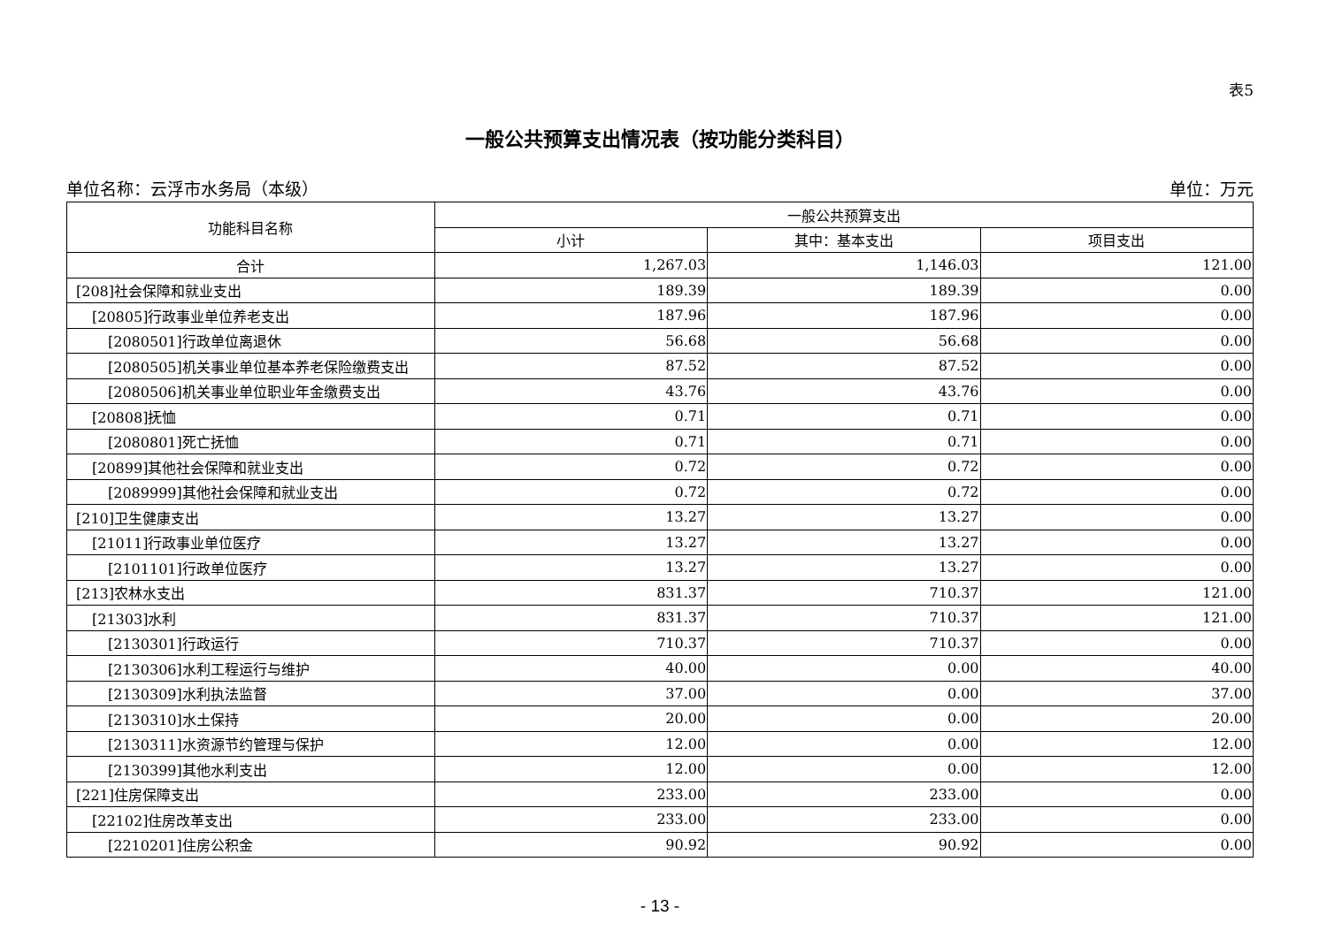表5
一般公共预算支出情况表（按功能分类科目）
单位名称：云浮市水务局（本级） 单位：万元
| 功能科目名称 | 一般公共预算支出 | | |
| --- | --- | --- | --- |
| | 小计 | 其中：基本支出 | 项目支出 |
| 合计 | 1,267.03 | 1,146.03 | 121.00 |
| [208]社会保障和就业支出 | 189.39 | 189.39 | 0.00 |
| [20805]行政事业单位养老支出 | 187.96 | 187.96 | 0.00 |
| [2080501]行政单位离退休 | 56.68 | 56.68 | 0.00 |
| [2080505]机关事业单位基本养老保险缴费支出 | 87.52 | 87.52 | 0.00 |
| [2080506]机关事业单位职业年金缴费支出 | 43.76 | 43.76 | 0.00 |
| [20808]抚恤 | 0.71 | 0.71 | 0.00 |
| [2080801]死亡抚恤 | 0.71 | 0.71 | 0.00 |
| [20899]其他社会保障和就业支出 | 0.72 | 0.72 | 0.00 |
| [2089999]其他社会保障和就业支出 | 0.72 | 0.72 | 0.00 |
| [210]卫生健康支出 | 13.27 | 13.27 | 0.00 |
| [21011]行政事业单位医疗 | 13.27 | 13.27 | 0.00 |
| [2101101]行政单位医疗 | 13.27 | 13.27 | 0.00 |
| [213]农林水支出 | 831.37 | 710.37 | 121.00 |
| [21303]水利 | 831.37 | 710.37 | 121.00 |
| [2130301]行政运行 | 710.37 | 710.37 | 0.00 |
| [2130306]水利工程运行与维护 | 40.00 | 0.00 | 40.00 |
| [2130309]水利执法监督 | 37.00 | 0.00 | 37.00 |
| [2130310]水土保持 | 20.00 | 0.00 | 20.00 |
| [2130311]水资源节约管理与保护 | 12.00 | 0.00 | 12.00 |
| [2130399]其他水利支出 | 12.00 | 0.00 | 12.00 |
| [221]住房保障支出 | 233.00 | 233.00 | 0.00 |
| [22102]住房改革支出 | 233.00 | 233.00 | 0.00 |
| [2210201]住房公积金 | 90.92 | 90.92 | 0.00 |
- 13 -